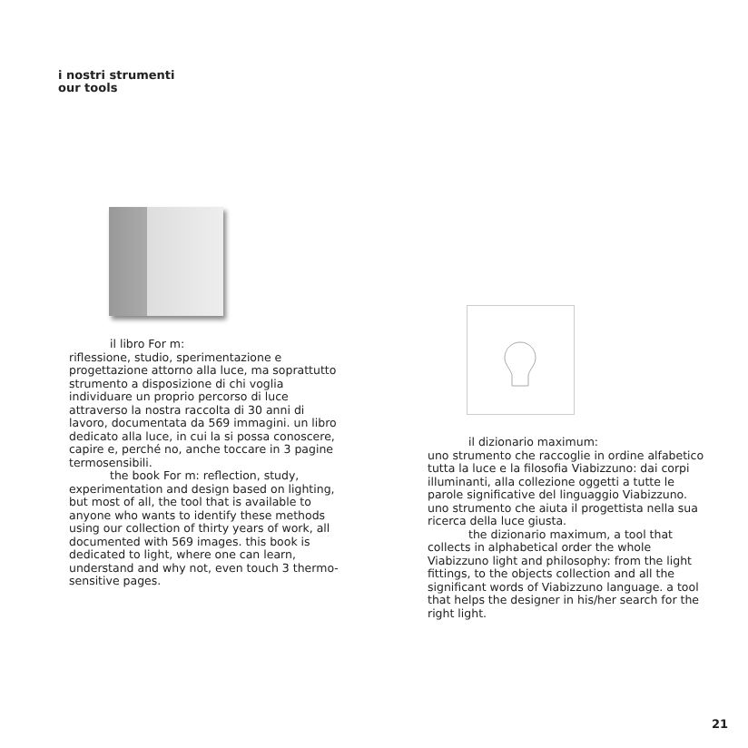i nostri strumenti
our tools
il libro For m:
riflessione, studio, sperimentazione e progettazione attorno alla luce, ma soprattutto strumento a disposizione di chi voglia individuare un proprio percorso di luce attraverso la nostra raccolta di 30 anni di lavoro, documentata da 569 immagini. un libro dedicato alla luce, in cui la si possa conoscere, capire e, perché no, anche toccare in 3 pagine termosensibili.
the book For m: reflection, study, experimentation and design based on lighting, but most of all, the tool that is available to anyone who wants to identify these methods using our collection of thirty years of work, all documented with 569 images. this book is dedicated to light, where one can learn, understand and why not, even touch 3 thermo-sensitive pages.
il dizionario maximum:
uno strumento che raccoglie in ordine alfabetico tutta la luce e la filosofia Viabizzuno: dai corpi illuminanti, alla collezione oggetti a tutte le parole significative del linguaggio Viabizzuno. uno strumento che aiuta il progettista nella sua ricerca della luce giusta.
the dizionario maximum, a tool that collects in alphabetical order the whole Viabizzuno light and philosophy: from the light fittings, to the objects collection and all the significant words of Viabizzuno language. a tool that helps the designer in his/her search for the right light.
21